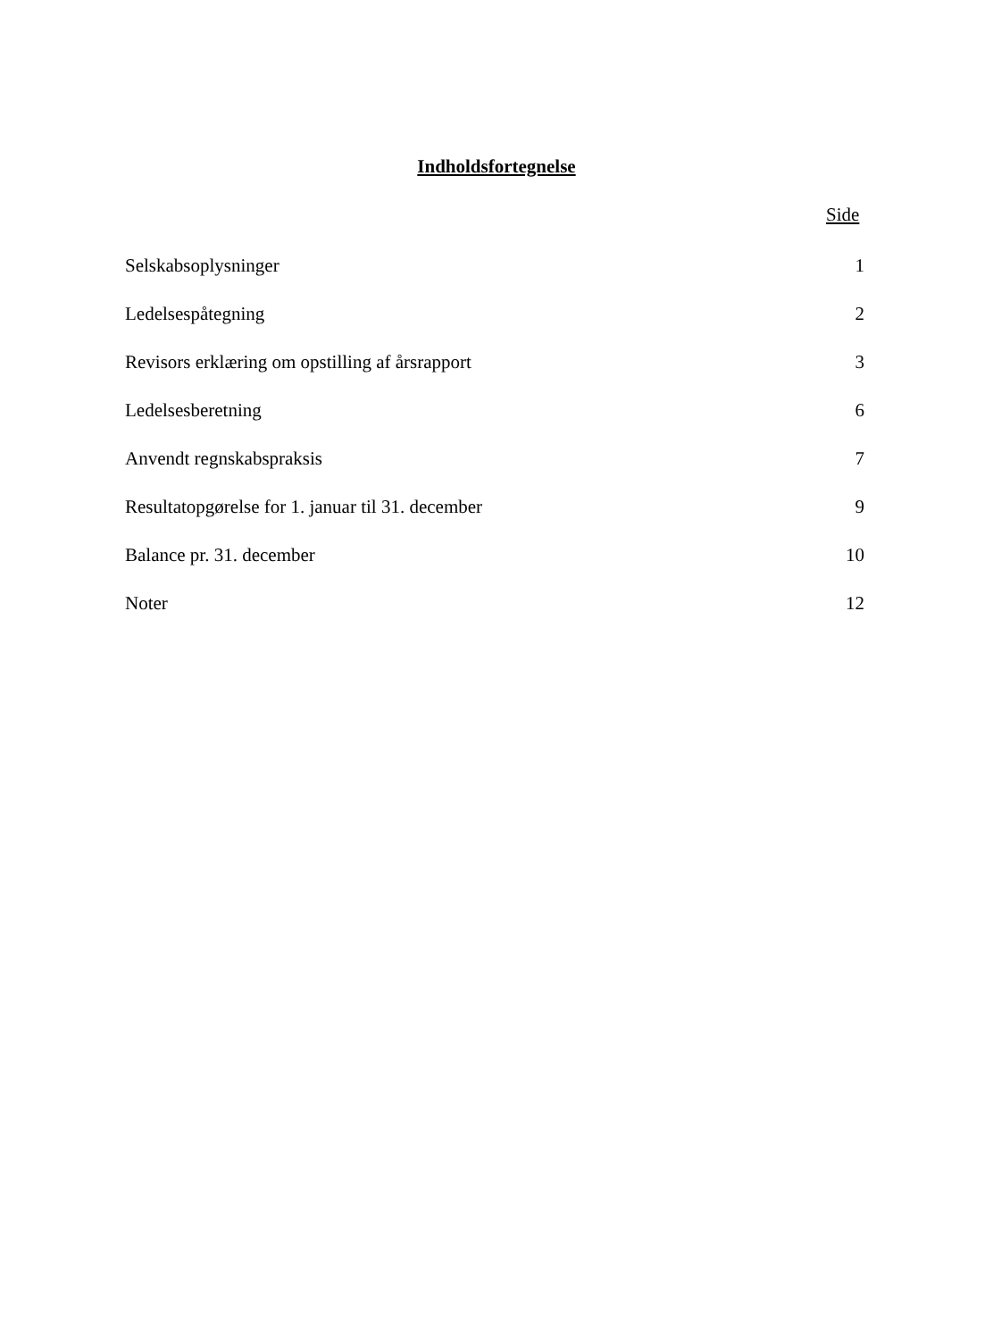Indholdsfortegnelse
Side
| Selskabsoplysninger | 1 |
| Ledelsespåtegning | 2 |
| Revisors erklæring om opstilling af årsrapport | 3 |
| Ledelsesberetning | 6 |
| Anvendt regnskabspraksis | 7 |
| Resultatopgørelse for 1. januar til 31. december | 9 |
| Balance pr. 31. december | 10 |
| Noter | 12 |